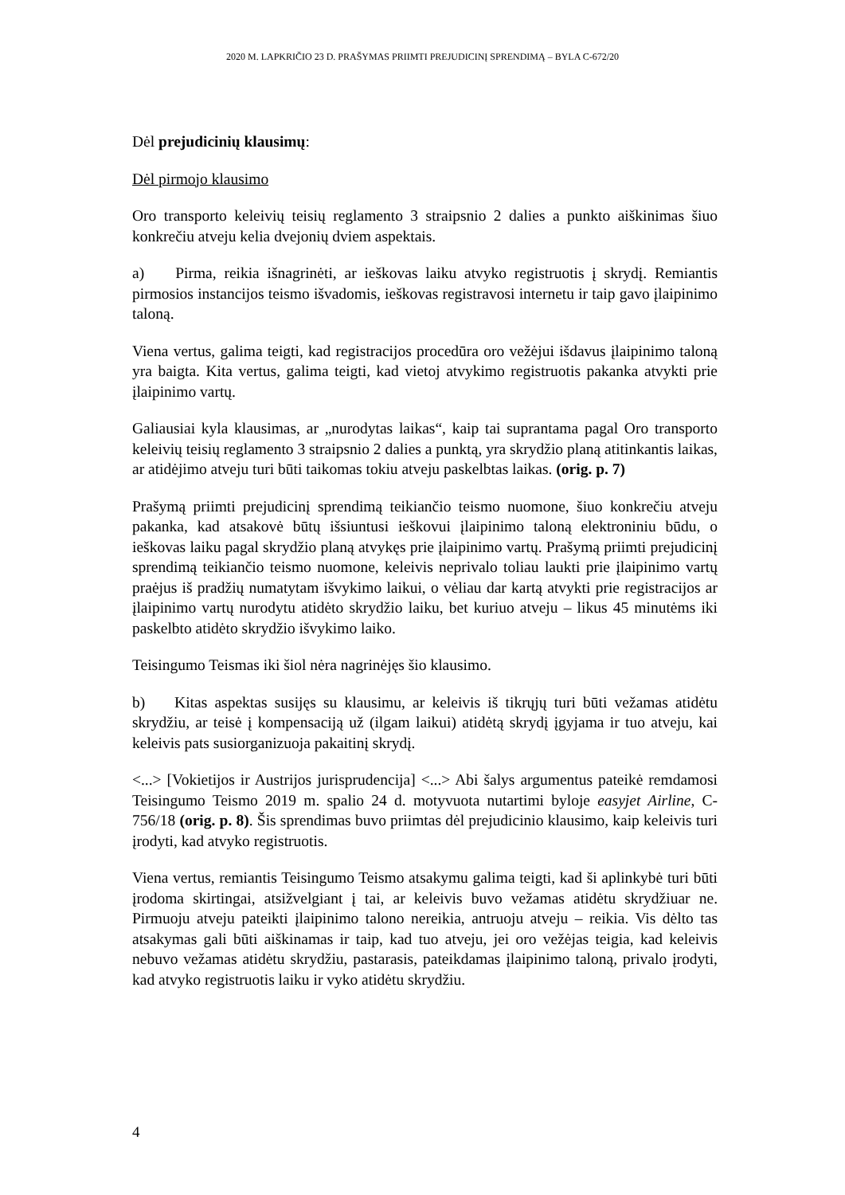2020 M. LAPKRIČIO 23 D. PRAŠYMAS PRIIMTI PREJUDICINĮ SPRENDIMĄ – BYLA C-672/20
Dėl prejudicinių klausimų:
Dėl pirmojo klausimo
Oro transporto keleivių teisių reglamento 3 straipsnio 2 dalies a punkto aiškinimas šiuo konkrečiu atveju kelia dvejonių dviem aspektais.
a) Pirma, reikia išnagrinėti, ar ieškovas laiku atvyko registruotis į skrydį. Remiantis pirmosios instancijos teismo išvadomis, ieškovas registravosi internetu ir taip gavo įlaipinimo taloną.
Viena vertus, galima teigti, kad registracijos procedūra oro vežėjui išdavus įlaipinimo taloną yra baigta. Kita vertus, galima teigti, kad vietoj atvykimo registruotis pakanka atvykti prie įlaipinimo vartų.
Galiausiai kyla klausimas, ar „nurodytas laikas“, kaip tai suprantama pagal Oro transporto keleivių teisių reglamento 3 straipsnio 2 dalies a punktą, yra skrydžio planą atitinkantis laikas, ar atidėjimo atveju turi būti taikomas tokiu atveju paskelbtas laikas. (orig. p. 7)
Prašymą priimti prejudicinį sprendimą teikiančio teismo nuomone, šiuo konkrečiu atveju pakanka, kad atsakovė būtų išsiuntusi ieškovui įlaipinimo taloną elektroniniu būdu, o ieškovas laiku pagal skrydžio planą atvykęs prie įlaipinimo vartų. Prašymą priimti prejudicinį sprendimą teikiančio teismo nuomone, keleivis neprivalo toliau laukti prie įlaipinimo vartų praėjus iš pradžių numatytam išvykimo laikui, o vėliau dar kartą atvykti prie registracijos ar įlaipinimo vartų nurodytu atidėto skrydžio laiku, bet kuriuo atveju – likus 45 minutėms iki paskelbto atidėto skrydžio išvykimo laiko.
Teisingumo Teismas iki šiol nėra nagrinėjęs šio klausimo.
b) Kitas aspektas susijęs su klausimu, ar keleivis iš tikrųjų turi būti vežamas atidėtu skrydžiu, ar teisė į kompensaciją už (ilgam laikui) atidėtą skrydį įgyjama ir tuo atveju, kai keleivis pats susiorganizuoja pakaitinį skrydį.
<...> [Vokietijos ir Austrijos jurisprudencija] <...> Abi šalys argumentus pateikė remdamosi Teisingumo Teismo 2019 m. spalio 24 d. motyvuota nutartimi byloje easyjet Airline, C-756/18 (orig. p. 8). Šis sprendimas buvo priimtas dėl prejudicinio klausimo, kaip keleivis turi įrodyti, kad atvyko registruotis.
Viena vertus, remiantis Teisingumo Teismo atsakymu galima teigti, kad ši aplinkybė turi būti įrodoma skirtingai, atsižvelgiant į tai, ar keleivis buvo vežamas atidėtu skrydžiuar ne. Pirmuoju atveju pateikti įlaipinimo talono nereikia, antruoju atveju – reikia. Vis dėlto tas atsakymas gali būti aiškinamas ir taip, kad tuo atveju, jei oro vežėjas teigia, kad keleivis nebuvo vežamas atidėtu skrydžiu, pastarasis, pateikdamas įlaipinimo taloną, privalo įrodyti, kad atvyko registruotis laiku ir vyko atidėtu skrydžiu.
4